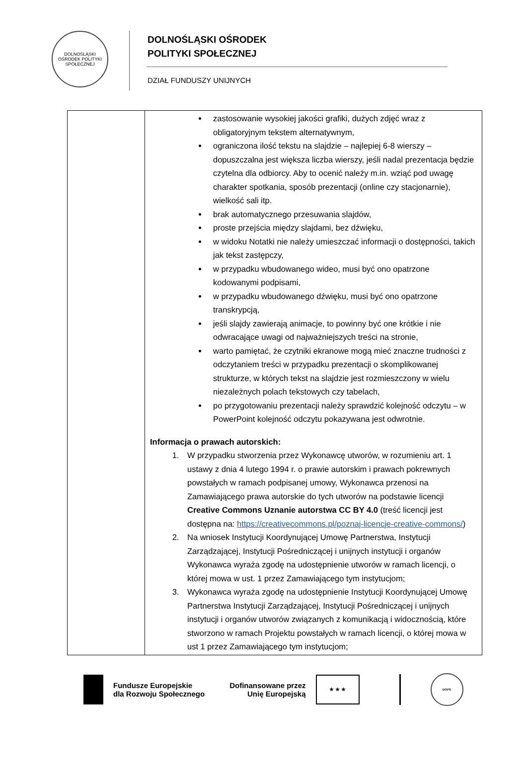DOLNOŚLĄSKI OŚRODEK POLITYKI SPOŁECZNEJ
DOLNOŚLĄSKI OŚRODEK
POLITYKI SPOŁECZNEJ
DZIAŁ FUNDUSZY UNIJNYCH
| | zastosowanie wysokiej jakości grafiki, dużych zdjęć wraz z obligatoryjnym tekstem alternatywnym, ograniczona ilość tekstu na slajdzie – najlepiej 6-8 wierszy – dopuszczalna jest większa liczba wierszy, jeśli nadal prezentacja będzie czytelna dla odbiorcy. Aby to ocenić należy m.in. wziąć pod uwagę charakter spotkania, sposób prezentacji (online czy stacjonarnie), wielkość sali itp. brak automatycznego przesuwania slajdów, proste przejścia między slajdami, bez dźwięku, w widoku Notatki nie należy umieszczać informacji o dostępności, takich jak tekst zastępczy, w przypadku wbudowanego wideo, musi być ono opatrzone kodowanymi podpisami, w przypadku wbudowanego dźwięku, musi być ono opatrzone transkrypcją, jeśli slajdy zawierają animacje, to powinny być one krótkie i nie odwracające uwagi od najważniejszych treści na stronie, warto pamiętać, że czytniki ekranowe mogą mieć znaczne trudności z odczytaniem treści w przypadku prezentacji o skomplikowanej strukturze, w których tekst na slajdzie jest rozmieszczony w wielu niezależnych polach tekstowych czy tabelach, po przygotowaniu prezentacji należy sprawdzić kolejność odczytu – w PowerPoint kolejność odczytu pokazywana jest odwrotnie. Informacja o prawach autorskich: 1. W przypadku stworzenia przez Wykonawcę utworów, w rozumieniu art. 1 ustawy z dnia 4 lutego 1994 r. o prawie autorskim i prawach pokrewnych powstałych w ramach podpisanej umowy, Wykonawca przenosi na Zamawiającego prawa autorskie do tych utworów na podstawie licencji Creative Commons Uznanie autorstwa CC BY 4.0 (treść licencji jest dostępna na: https://creativecommons.pl/poznaj-licencje-creative-commons/ ) 2. Na wniosek Instytucji Koordynującej Umowę Partnerstwa, Instytucji Zarządzającej, Instytucji Pośredniczącej i unijnych instytucji i organów Wykonawca wyraża zgodę na udostępnienie utworów w ramach licencji, o której mowa w ust. 1 przez Zamawiającego tym instytucjom; 3. Wykonawca wyraża zgodę na udostępnienie Instytucji Koordynującej Umowę Partnerstwa Instytucji Zarządzającej, Instytucji Pośredniczącej i unijnych instytucji i organów utworów związanych z komunikacją i widocznością, które stworzono w ramach Projektu powstałych w ramach licencji, o której mowa w ust 1 przez Zamawiającego tym instytucjom; |
Fundusze Europejskie
dla Rozwoju Społecznego
Dofinansowane przez
Unię Europejską
★ ★ ★
DOPS